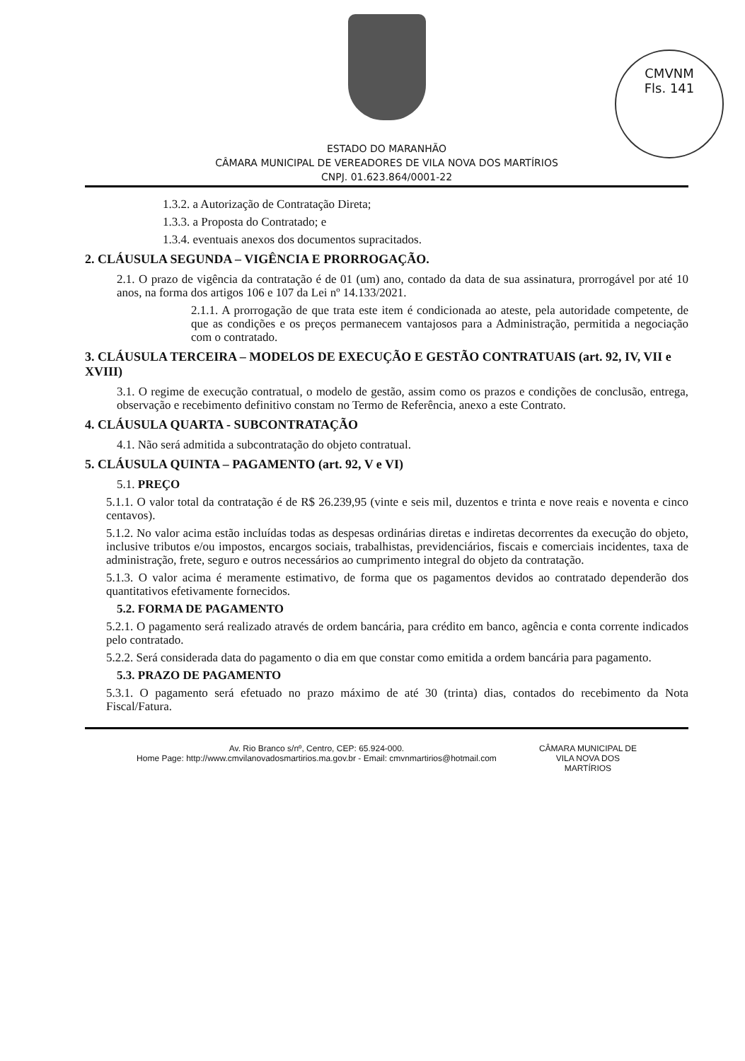CMVNM
Fls. 141
ESTADO DO MARANHÃO
CÂMARA MUNICIPAL DE VEREADORES DE VILA NOVA DOS MARTÍRIOS
CNPJ. 01.623.864/0001-22
1.3.2. a Autorização de Contratação Direta;
1.3.3. a Proposta do Contratado; e
1.3.4. eventuais anexos dos documentos supracitados.
2. CLÁUSULA SEGUNDA – VIGÊNCIA E PRORROGAÇÃO.
2.1. O prazo de vigência da contratação é de 01 (um) ano, contado da data de sua assinatura, prorrogável por até 10 anos, na forma dos artigos 106 e 107 da Lei nº 14.133/2021.
2.1.1. A prorrogação de que trata este item é condicionada ao ateste, pela autoridade competente, de que as condições e os preços permanecem vantajosos para a Administração, permitida a negociação com o contratado.
3. CLÁUSULA TERCEIRA – MODELOS DE EXECUÇÃO E GESTÃO CONTRATUAIS (art. 92, IV, VII e XVIII)
3.1. O regime de execução contratual, o modelo de gestão, assim como os prazos e condições de conclusão, entrega, observação e recebimento definitivo constam no Termo de Referência, anexo a este Contrato.
4. CLÁUSULA QUARTA - SUBCONTRATAÇÃO
4.1. Não será admitida a subcontratação do objeto contratual.
5. CLÁUSULA QUINTA – PAGAMENTO (art. 92, V e VI)
5.1. PREÇO
5.1.1. O valor total da contratação é de R$ 26.239,95 (vinte e seis mil, duzentos e trinta e nove reais e noventa e cinco centavos).
5.1.2. No valor acima estão incluídas todas as despesas ordinárias diretas e indiretas decorrentes da execução do objeto, inclusive tributos e/ou impostos, encargos sociais, trabalhistas, previdenciários, fiscais e comerciais incidentes, taxa de administração, frete, seguro e outros necessários ao cumprimento integral do objeto da contratação.
5.1.3. O valor acima é meramente estimativo, de forma que os pagamentos devidos ao contratado dependerão dos quantitativos efetivamente fornecidos.
5.2. FORMA DE PAGAMENTO
5.2.1. O pagamento será realizado através de ordem bancária, para crédito em banco, agência e conta corrente indicados pelo contratado.
5.2.2. Será considerada data do pagamento o dia em que constar como emitida a ordem bancária para pagamento.
5.3. PRAZO DE PAGAMENTO
5.3.1. O pagamento será efetuado no prazo máximo de até 30 (trinta) dias, contados do recebimento da Nota Fiscal/Fatura.
Av. Rio Branco s/nº, Centro, CEP: 65.924-000.
Home Page: http://www.cmvilanovadosmartirios.ma.gov.br - Email: cmvnmartirios@hotmail.com
CÂMARA MUNICIPAL DE
VILA NOVA DOS
MARTÍRIOS